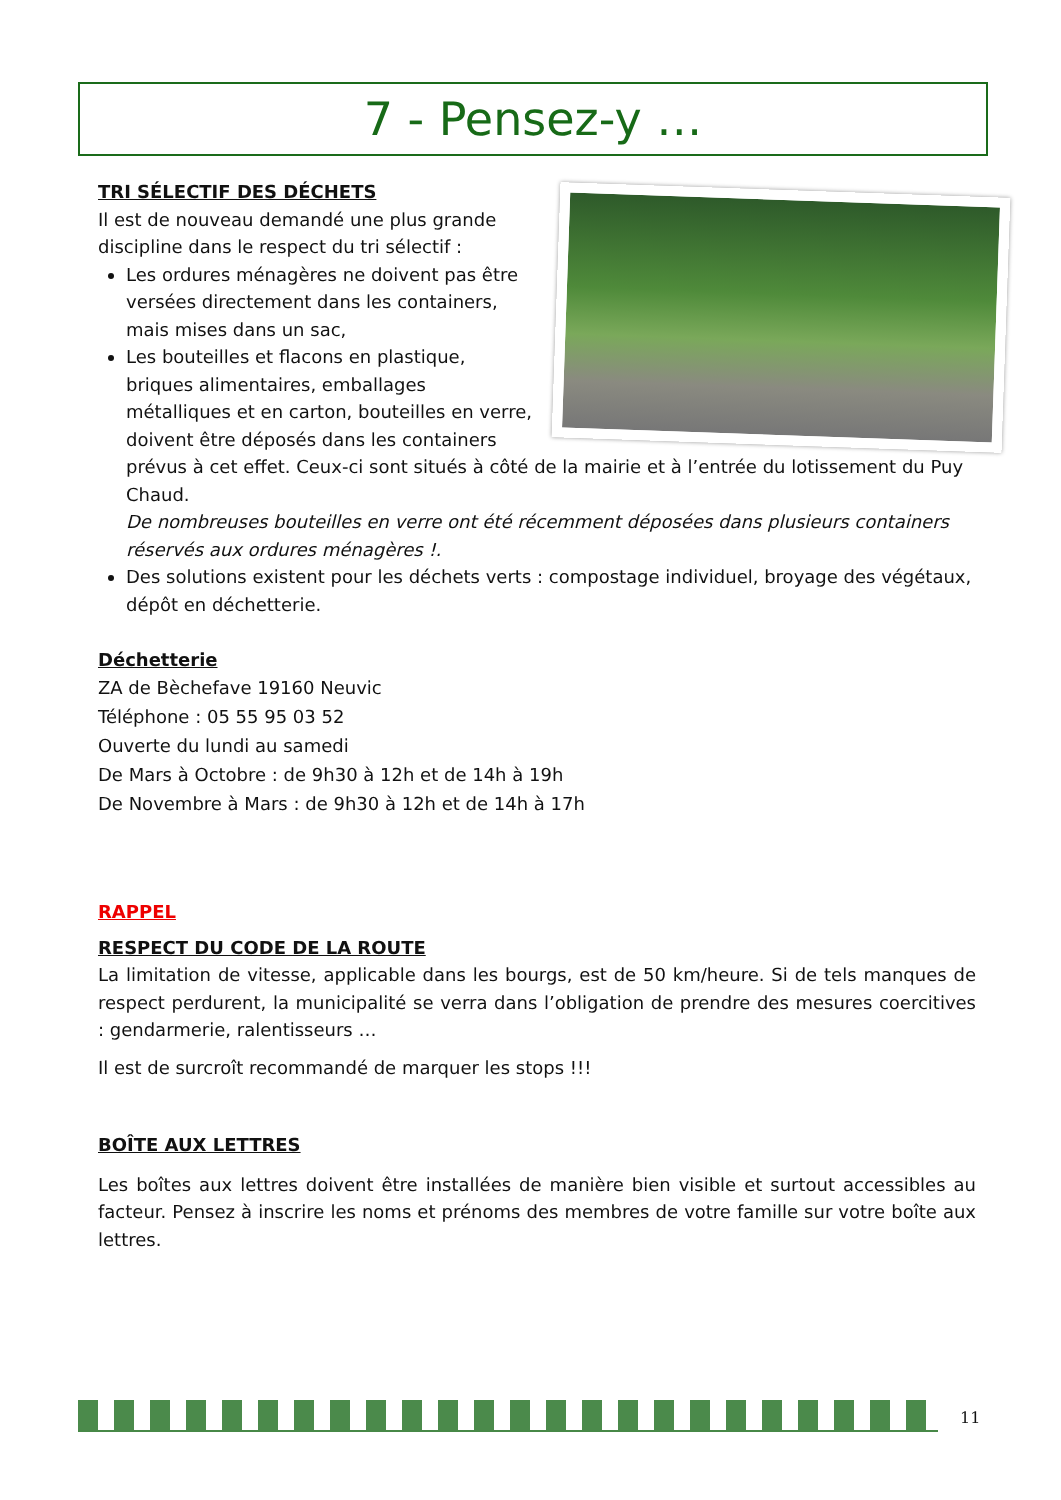7 - Pensez-y …
TRI SÉLECTIF DES DÉCHETS
Il est de nouveau demandé une plus grande discipline dans le respect du tri sélectif :
Les ordures ménagères ne doivent pas être versées directement dans les containers, mais mises dans un sac,
Les bouteilles et flacons en plastique, briques alimentaires, emballages métalliques et en carton, bouteilles en verre, doivent être déposés dans les containers prévus à cet effet. Ceux-ci sont situés à côté de la mairie et à l’entrée du lotissement du Puy Chaud.
De nombreuses bouteilles en verre ont été récemment déposées dans plusieurs containers réservés aux ordures ménagères !.
Des solutions existent pour les déchets verts : compostage individuel, broyage des végétaux, dépôt en déchetterie.
Déchetterie
ZA de Bèchefave 19160 Neuvic
Téléphone : 05 55 95 03 52
Ouverte du lundi au samedi
De Mars à Octobre : de 9h30 à 12h et de 14h à 19h
De Novembre à Mars : de 9h30 à 12h et de 14h à 17h
RAPPEL
RESPECT DU CODE DE LA ROUTE
La limitation de vitesse, applicable dans les bourgs, est de 50 km/heure. Si de tels manques de respect perdurent, la municipalité se verra dans l’obligation de prendre des mesures coercitives : gendarmerie, ralentisseurs …
Il est de surcroît recommandé de marquer les stops !!!
BOÎTE AUX LETTRES
Les boîtes aux lettres doivent être installées de manière bien visible et surtout accessibles au facteur. Pensez à inscrire les noms et prénoms des membres de votre famille sur votre boîte aux lettres.
11